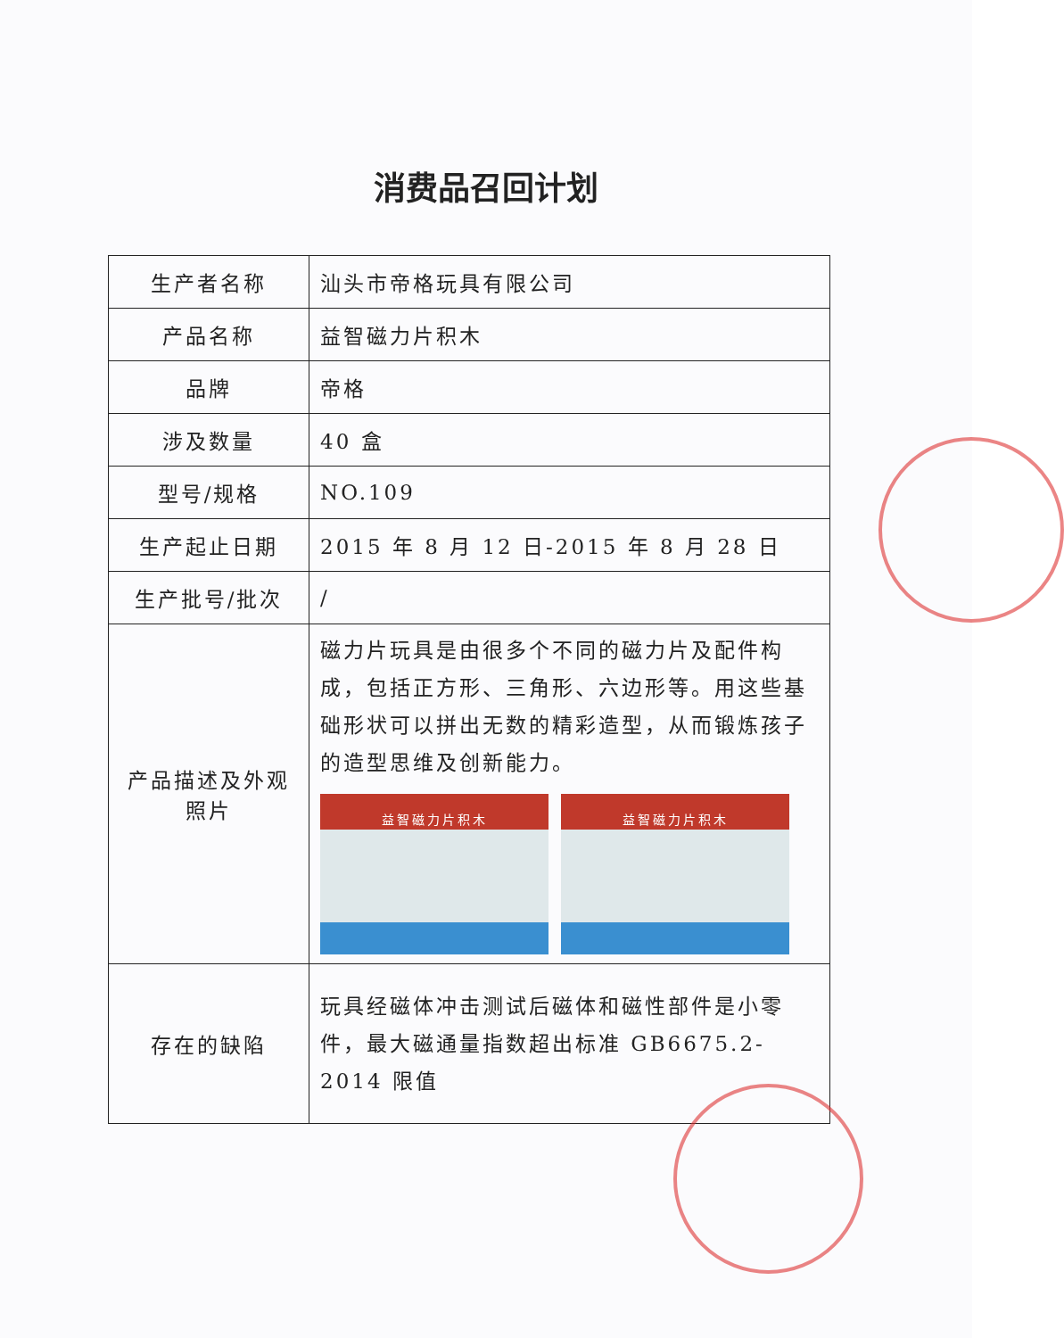消费品召回计划
| 生产者名称 | 汕头市帝格玩具有限公司 |
| 产品名称 | 益智磁力片积木 |
| 品牌 | 帝格 |
| 涉及数量 | 40 盒 |
| 型号/规格 | NO.109 |
| 生产起止日期 | 2015 年 8 月 12 日-2015 年 8 月 28 日 |
| 生产批号/批次 | / |
| 产品描述及外观照片 | 磁力片玩具是由很多个不同的磁力片及配件构成，包括正方形、三角形、六边形等。用这些基础形状可以拼出无数的精彩造型，从而锻炼孩子的造型思维及创新能力。 益智磁力片积木 益智磁力片积木 |
| 存在的缺陷 | 玩具经磁体冲击测试后磁体和磁性部件是小零件，最大磁通量指数超出标准 GB6675.2-2014 限值 |